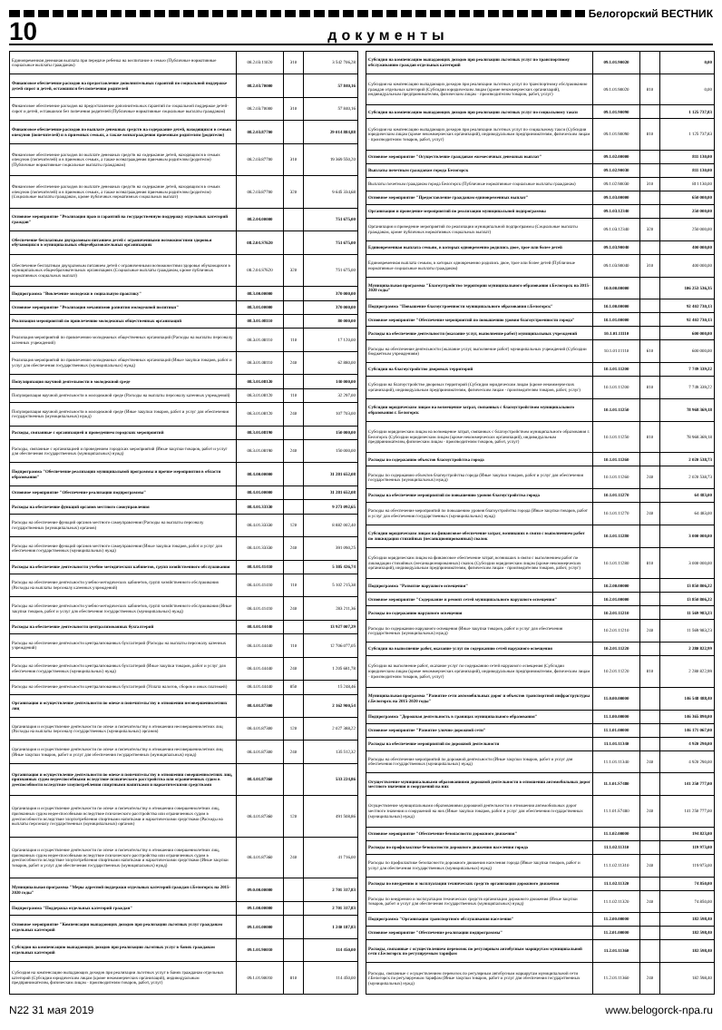Белогорский ВЕСТНИК
10
документы
| Единовременная денежная выплата при передаче ребенка на воспитание в семью (Публичные нормативные социальные выплаты гражданам) | 08.2.03.11020 | 310 | 3 542 706,28 |
| Финансовое обеспечение расходов на предоставление дополнительных гарантий по социальной поддержке детей-сирот и детей, оставшихся без попечения родителей | 08.2.03.70000 | | 57 840,16 |
| Финансовое обеспечение расходов на предоставление дополнительных гарантий по социальной поддержке детей-сирот и детей, оставшихся без попечения родителей (Публичные нормативные социальные выплаты гражданам) | 08.2.03.70000 | 310 | 57 840,16 |
| Финансовое обеспечение расходов по выплате денежных средств на содержание детей, находящихся в семьях опекунов (попечителей) и в приемных семьях, а также вознаграждения приемным родителям (родителю) | 08.2.03.87700 | | 29 014 884,88 |
| Финансовое обеспечение расходов по выплате денежных средств на содержание детей, находящихся в семьях опекунов (попечителей) и в приемных семьях, а также вознаграждения приемным родителям (родителю) (Публичные нормативные социальные выплаты гражданам) | 08.2.03.87700 | 310 | 19 369 550,20 |
| Финансовое обеспечение расходов по выплате денежных средств на содержание детей, находящихся в семьях опекунов (попечителей) и в приемных семьях, а также вознаграждения приемным родителям (родителю) (Социальные выплаты гражданам, кроме публичных нормативных социальных выплат) | 08.2.03.87700 | 320 | 9 645 334,68 |
| Основное мероприятие "Реализация прав и гарантий на государственную поддержку отдельных категорий граждан" | 08.2.04.00000 | | 751 675,00 |
| Обеспечение бесплатным двухразовым питанием детей с ограниченными возможностями здоровья обучающихся в муниципальных общеобразовательных организациях | 08.2.04.S7620 | | 751 675,00 |
| Обеспечение бесплатным двухразовым питанием детей с ограниченными возможностями здоровья обучающихся в муниципальных общеобразовательных организациях (Социальные выплаты гражданам, кроме публичных нормативных социальных выплат) | 08.2.04.S7620 | 320 | 751 675,00 |
| Подпрограмма "Вовлечение молодежи в социальную практику" | 08.3.00.00000 | | 370 000,00 |
| Основное мероприятие "Реализация механизмов развития молодежной политики" | 08.3.01.00000 | | 370 000,00 |
| Реализация мероприятий по привлечению молодежных общественных организаций | 08.3.01.08110 | | 80 000,00 |
| Реализация мероприятий по привлечению молодежных общественных организаций (Расходы на выплаты персоналу казенных учреждений) | 08.3.01.08110 | 110 | 17 120,00 |
| Реализация мероприятий по привлечению молодежных общественных организаций (Иные закупки товаров, работ и услуг для обеспечения государственных (муниципальных) нужд) | 08.3.01.08110 | 240 | 62 880,00 |
| Популяризация научной деятельности в молодежной среде | 08.3.01.08120 | | 140 000,00 |
| Популяризация научной деятельности в молодежной среде (Расходы на выплаты персоналу казенных учреждений) | 08.3.01.08120 | 110 | 32 297,00 |
| Популяризация научной деятельности в молодежной среде (Иные закупки товаров, работ и услуг для обеспечения государственных (муниципальных) нужд) | 08.3.01.08120 | 240 | 107 703,00 |
| Расходы, связанные с организацией и проведением городских мероприятий | 08.3.01.08190 | | 150 000,00 |
| Расходы, связанные с организацией и проведением городских мероприятий (Иные закупки товаров, работ и услуг для обеспечения государственных (муниципальных) нужд) | 08.3.01.08190 | 240 | 150 000,00 |
| Подпрограмма "Обеспечение реализации муниципальной программы и прочие мероприятия в области образования" | 08.4.00.00000 | | 31 281 652,08 |
| Основное мероприятие "Обеспечение реализации подпрограммы" | 08.4.01.00000 | | 31 281 652,08 |
| Расходы на обеспечение функций органов местного самоуправления | 08.4.01.33330 | | 9 273 092,65 |
| Расходы на обеспечение функций органов местного самоуправления (Расходы на выплаты персоналу государственных (муниципальных) органов) | 08.4.01.33330 | 120 | 8 882 002,40 |
| Расходы на обеспечение функций органов местного самоуправления (Иные закупки товаров, работ и услуг для обеспечения государственных (муниципальных) нужд) | 08.4.01.33330 | 240 | 391 090,25 |
| Расходы на обеспечение деятельности учебно-методических кабинетов, групп хозяйственного обслуживания | 08.4.01.41410 | | 5 385 426,74 |
| Расходы на обеспечение деятельности учебно-методических кабинетов, групп хозяйственного обслуживания (Расходы на выплаты персоналу казенных учреждений) | 08.4.01.41410 | 110 | 5 102 215,38 |
| Расходы на обеспечение деятельности учебно-методических кабинетов, групп хозяйственного обслуживания (Иные закупки товаров, работ и услуг для обеспечения государственных (муниципальных) нужд) | 08.4.01.41410 | 240 | 283 211,36 |
| Расходы на обеспечение деятельности централизованных бухгалтерий | 08.4.01.44440 | | 13 927 007,29 |
| Расходы на обеспечение деятельности централизованных бухгалтерий (Расходы на выплаты персоналу казенных учреждений) | 08.4.01.44440 | 110 | 12 706 077,05 |
| Расходы на обеспечение деятельности централизованных бухгалтерий (Иные закупки товаров, работ и услуг для обеспечения государственных (муниципальных) нужд) | 08.4.01.44440 | 240 | 1 205 681,78 |
| Расходы на обеспечение деятельности централизованных бухгалтерий (Уплата налогов, сборов и иных платежей) | 08.4.01.44440 | 850 | 15 248,46 |
| Организация и осуществление деятельности по опеке и попечительству в отношении несовершеннолетних лиц | 08.4.01.87300 | | 2 162 900,54 |
| Организация и осуществление деятельности по опеке и попечительству в отношении несовершеннолетних лиц (Расходы на выплаты персоналу государственных (муниципальных) органов) | 08.4.01.87300 | 120 | 2 027 388,22 |
| Организация и осуществление деятельности по опеке и попечительству в отношении несовершеннолетних лиц (Иные закупки товаров, работ и услуг для обеспечения государственных (муниципальных) нужд) | 08.4.01.87300 | 240 | 135 512,32 |
| Организация и осуществление деятельности по опеке и попечительству в отношении совершеннолетних лиц, признанных судом недееспособными вследствие психического расстройства или ограниченных судом в дееспособности вследствие злоупотребления спиртными напитками и наркотическими средствами | 08.4.01.87360 | | 533 224,86 |
| Организация и осуществление деятельности по опеке и попечительству в отношении совершеннолетних лиц, признанных судом недееспособными вследствие психического расстройства или ограниченных судом в дееспособности вследствие злоупотребления спиртными напитками и наркотическими средствами (Расходы на выплаты персоналу государственных (муниципальных) органов) | 08.4.01.87360 | 120 | 491 508,86 |
| Организация и осуществление деятельности по опеке и попечительству в отношении совершеннолетних лиц, признанных судом недееспособными вследствие психического расстройства или ограниченных судом в дееспособности вследствие злоупотребления спиртными напитками и наркотическими средствами (Иные закупки товаров, работ и услуг для обеспечения государственных (муниципальных) нужд) | 08.4.01.87360 | 240 | 41 716,00 |
| Муниципальная программа "Меры адресной поддержки отдельных категорий граждан г.Белогорск на 2015-2020 годы" | 09.0.00.00000 | | 2 701 317,83 |
| Подпрограмма "Поддержка отдельных категорий граждан" | 09.1.00.00000 | | 2 701 317,83 |
| Основное мероприятие "Компенсация выпадающих доходов при реализации льготных услуг гражданам отдельных категорий | 09.1.01.00000 | | 1 240 187,83 |
| Субсидия на компенсацию выпадающих доходов при реализации льготных услуг в банях гражданам отдельных категорий | 09.1.01.90010 | | 114 450,00 |
| Субсидия на компенсацию выпадающих доходов при реализации льготных услуг в банях гражданам отдельных категорий (Субсидии юридическим лицам (кроме некоммерческих организаций), индивидуальным предпринимателям, физическим лицам - производителям товаров, работ, услуг) | 09.1.01.90010 | 810 | 114 450,00 |
| Субсидия на компенсацию выпадающих доходов при реализации льготных услуг по транспортному обслуживанию граждан отдельных категорий | 09.1.01.90020 | | 0,00 |
| Субсидия на компенсацию выпадающих доходов при реализации льготных услуг по транспортному обслуживанию граждан отдельных категорий (Субсидии юридическим лицам (кроме некоммерческих организаций), индивидуальным предпринимателям, физическим лицам - производителям товаров, работ, услуг) | 09.1.01.90020 | 810 | 0,00 |
| Субсидия на компенсацию выпадающих доходов при реализации льготных услуг по социальному такси | 09.1.01.90090 | | 1 125 737,83 |
| Субсидия на компенсацию выпадающих доходов при реализации льготных услуг по социальному такси (Субсидии юридическим лицам (кроме некоммерческих организаций), индивидуальным предпринимателям, физическим лицам - производителям товаров, работ, услуг) | 09.1.01.90090 | 810 | 1 125 737,83 |
| Основное мероприятие "Осуществление гражданам ежемесячных денежных выплат" | 09.1.02.00000 | | 811 130,00 |
| Выплаты почетным гражданам города Белогорск | 09.1.02.90030 | | 811 130,00 |
| Выплаты почетным гражданам города Белогорск (Публичные нормативные социальные выплаты гражданам) | 09.1.02.90030 | 310 | 811 130,00 |
| Основное мероприятие "Предоставление гражданам единовременных выплат" | 09.1.03.00000 | | 650 000,00 |
| Организация и проведение мероприятий по реализации муниципальной подпрограммы | 09.1.03.12340 | | 250 000,00 |
| Организация и проведение мероприятий по реализации муниципальной подпрограммы (Социальные выплаты гражданам, кроме публичных нормативных социальных выплат) | 09.1.03.12340 | 320 | 250 000,00 |
| Единовременная выплата семьям, в которых одновременно родились двое, трое или более детей | 09.1.03.90040 | | 400 000,00 |
| Единовременная выплата семьям, в которых одновременно родились двое, трое или более детей (Публичные нормативные социальные выплаты гражданам) | 09.1.03.90040 | 310 | 400 000,00 |
| Муниципальная программа "Благоустройство территории муниципального образования г.Белогорск на 2015-2020 годы" | 10.0.00.00000 | | 106 253 536,35 |
| Подпрограмма "Повышение благоустроенности муниципального образования г.Белогорск" | 10.1.00.00000 | | 92 402 730,13 |
| Основное мероприятие "Обеспечение мероприятий по повышению уровня благоустроенности города" | 10.1.01.00000 | | 92 402 730,13 |
| Расходы на обеспечение деятельности (оказание услуг, выполнение работ) муниципальных учреждений | 10.1.01.11110 | | 600 000,00 |
| Расходы на обеспечение деятельности (оказание услуг, выполнение работ) муниципальных учреждений (Субсидии бюджетным учреждениям) | 10.1.01.11110 | 610 | 600 000,00 |
| Субсидии на благоустройство дворовых территорий | 10.1.01.11200 | | 7 749 339,22 |
| Субсидии на благоустройство дворовых территорий (Субсидии юридическим лицам (кроме некоммерческих организаций), индивидуальным предпринимателям, физическим лицам - производителям товаров, работ, услуг) | 10.1.01.11200 | 810 | 7 749 339,22 |
| Субсидии юридическим лицам на возмещение затрат, связанных с благоустройством муниципального образования г. Белогорск | 10.1.01.11250 | | 78 968 369,18 |
| Субсидии юридическим лицам на возмещение затрат, связанных с благоустройством муниципального образования г. Белогорск (Субсидии юридическим лицам (кроме некоммерческих организаций), индивидуальным предпринимателям, физическим лицам - производителям товаров, работ, услуг) | 10.1.01.11250 | 810 | 78 968 369,18 |
| Расходы по содержанию объектов благоустройства города | 10.1.01.11260 | | 2 020 538,73 |
| Расходы по содержанию объектов благоустройства города (Иные закупки товаров, работ и услуг для обеспечения государственных (муниципальных) нужд) | 10.1.01.11260 | 240 | 2 020 538,73 |
| Расходы на обеспечение мероприятий по повышению уровня благоустройства города | 10.1.01.11270 | | 64 483,00 |
| Расходы на обеспечение мероприятий по повышению уровня благоустройства города (Иные закупки товаров, работ и услуг для обеспечения государственных (муниципальных) нужд) | 10.1.01.11270 | 240 | 64 483,00 |
| Субсидии юридическим лицам на финансовое обеспечение затрат, возникших в связи с выполнением работ по ликвидации стихийных (несанкционированных) свалок | 10.1.01.11280 | | 3 000 000,00 |
| Субсидии юридическим лицам на финансовое обеспечение затрат, возникших в связи с выполнением работ по ликвидации стихийных (несанкционированных) свалок (Субсидии юридическим лицам (кроме некоммерческих организаций), индивидуальным предпринимателям, физическим лицам - производителям товаров, работ, услуг) | 10.1.01.11280 | 810 | 3 000 000,00 |
| Подпрограмма "Развитие наружного освещения" | 10.2.00.00000 | | 13 850 806,22 |
| Основное мероприятие "Содержание и ремонт сетей муниципального наружного освещения" | 10.2.01.00000 | | 13 850 806,22 |
| Расходы по содержанию наружного освещения | 10.2.01.11210 | | 11 569 983,23 |
| Расходы по содержанию наружного освещения (Иные закупки товаров, работ и услуг для обеспечения государственных (муниципальных) нужд) | 10.2.01.11210 | 240 | 11 569 983,23 |
| Субсидии на выполнение работ, оказание услуг по содержанию сетей наружного освещения | 10.2.01.11220 | | 2 280 822,99 |
| Субсидии на выполнение работ, оказание услуг по содержанию сетей наружного освещения (Субсидии юридическим лицам (кроме некоммерческих организаций), индивидуальным предпринимателям, физическим лицам - производителям товаров, работ, услуг) | 10.2.01.11220 | 810 | 2 280 822,99 |
| Муниципальная программа "Развитие сети автомобильных дорог и объектов транспортной инфраструктуры г.Белогорск на 2015-2020 годы" | 11.0.00.00000 | | 146 548 488,40 |
| Подпрограмма "Дорожная деятельность в границах муниципального образования" | 11.1.00.00000 | | 146 365 890,00 |
| Основное мероприятие "Развитие улично-дорожной сети" | 11.1.01.00000 | | 146 171 067,00 |
| Расходы на обеспечение мероприятий по дорожной деятельности | 11.1.01.11340 | | 4 920 290,00 |
| Расходы на обеспечение мероприятий по дорожной деятельности (Иные закупки товаров, работ и услуг для обеспечения государственных (муниципальных) нужд) | 11.1.01.11340 | 240 | 4 920 290,00 |
| Осуществление муниципальными образованиями дорожной деятельности в отношении автомобильных дорог местного значения и сооружений на них | 11.1.01.S7480 | | 141 250 777,00 |
| Осуществление муниципальными образованиями дорожной деятельности в отношении автомобильных дорог местного значения и сооружений на них (Иные закупки товаров, работ и услуг для обеспечения государственных (муниципальных) нужд) | 11.1.01.S7480 | 240 | 141 250 777,00 |
| Основное мероприятие "Обеспечение безопасности дорожного движения" | 11.1.02.00000 | | 194 823,00 |
| Расходы по профилактике безопасности дорожного движения населения города | 11.1.02.11310 | | 119 973,00 |
| Расходы по профилактике безопасности дорожного движения населения города (Иные закупки товаров, работ и услуг для обеспечения государственных (муниципальных) нужд) | 11.1.02.11310 | 240 | 119 973,00 |
| Расходы по внедрению и эксплуатации технических средств организации дорожного движения | 11.1.02.11320 | | 74 850,00 |
| Расходы по внедрению и эксплуатации технических средств организации дорожного движения (Иные закупки товаров, работ и услуг для обеспечения государственных (муниципальных) нужд) | 11.1.02.11320 | 240 | 74 850,00 |
| Подпрограмма "Организация транспортного обслуживания населения" | 11.2.00.00000 | | 182 598,40 |
| Основное мероприятие "Обеспечение реализации подпрограммы" | 11.2.01.00000 | | 182 598,40 |
| Расходы, связанные с осуществлением перевозок по регулярным автобусным маршрутам муниципальной сети г.Белогорск по регулируемым тарифам | 11.2.01.11360 | | 182 598,40 |
| Расходы, связанные с осуществлением перевозок по регулярным автобусным маршрутам муниципальной сети г.Белогорск по регулируемым тарифам (Иные закупки товаров, работ и услуг для обеспечения государственных (муниципальных) нужд) | 11.2.01.11360 | 240 | 182 598,40 |
N22 31 мая 2019 www.belogorck-npa.ru